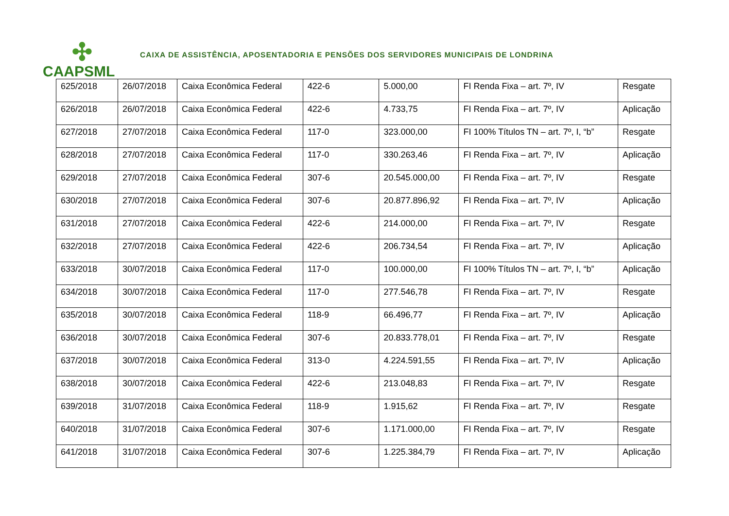✣
CAAPSML
CAIXA DE ASSISTÊNCIA, APOSENTADORIA E PENSÕES DOS SERVIDORES MUNICIPAIS DE LONDRINA
| 625/2018 | 26/07/2018 | Caixa Econômica Federal | 422-6 | 5.000,00 | FI Renda Fixa – art. 7º, IV | Resgate |
| 626/2018 | 26/07/2018 | Caixa Econômica Federal | 422-6 | 4.733,75 | FI Renda Fixa – art. 7º, IV | Aplicação |
| 627/2018 | 27/07/2018 | Caixa Econômica Federal | 117-0 | 323.000,00 | FI 100% Títulos TN – art. 7º, I, “b” | Resgate |
| 628/2018 | 27/07/2018 | Caixa Econômica Federal | 117-0 | 330.263,46 | FI Renda Fixa – art. 7º, IV | Aplicação |
| 629/2018 | 27/07/2018 | Caixa Econômica Federal | 307-6 | 20.545.000,00 | FI Renda Fixa – art. 7º, IV | Resgate |
| 630/2018 | 27/07/2018 | Caixa Econômica Federal | 307-6 | 20.877.896,92 | FI Renda Fixa – art. 7º, IV | Aplicação |
| 631/2018 | 27/07/2018 | Caixa Econômica Federal | 422-6 | 214.000,00 | FI Renda Fixa – art. 7º, IV | Resgate |
| 632/2018 | 27/07/2018 | Caixa Econômica Federal | 422-6 | 206.734,54 | FI Renda Fixa – art. 7º, IV | Aplicação |
| 633/2018 | 30/07/2018 | Caixa Econômica Federal | 117-0 | 100.000,00 | FI 100% Títulos TN – art. 7º, I, “b” | Aplicação |
| 634/2018 | 30/07/2018 | Caixa Econômica Federal | 117-0 | 277.546,78 | FI Renda Fixa – art. 7º, IV | Resgate |
| 635/2018 | 30/07/2018 | Caixa Econômica Federal | 118-9 | 66.496,77 | FI Renda Fixa – art. 7º, IV | Aplicação |
| 636/2018 | 30/07/2018 | Caixa Econômica Federal | 307-6 | 20.833.778,01 | FI Renda Fixa – art. 7º, IV | Resgate |
| 637/2018 | 30/07/2018 | Caixa Econômica Federal | 313-0 | 4.224.591,55 | FI Renda Fixa – art. 7º, IV | Aplicação |
| 638/2018 | 30/07/2018 | Caixa Econômica Federal | 422-6 | 213.048,83 | FI Renda Fixa – art. 7º, IV | Resgate |
| 639/2018 | 31/07/2018 | Caixa Econômica Federal | 118-9 | 1.915,62 | FI Renda Fixa – art. 7º, IV | Resgate |
| 640/2018 | 31/07/2018 | Caixa Econômica Federal | 307-6 | 1.171.000,00 | FI Renda Fixa – art. 7º, IV | Resgate |
| 641/2018 | 31/07/2018 | Caixa Econômica Federal | 307-6 | 1.225.384,79 | FI Renda Fixa – art. 7º, IV | Aplicação |